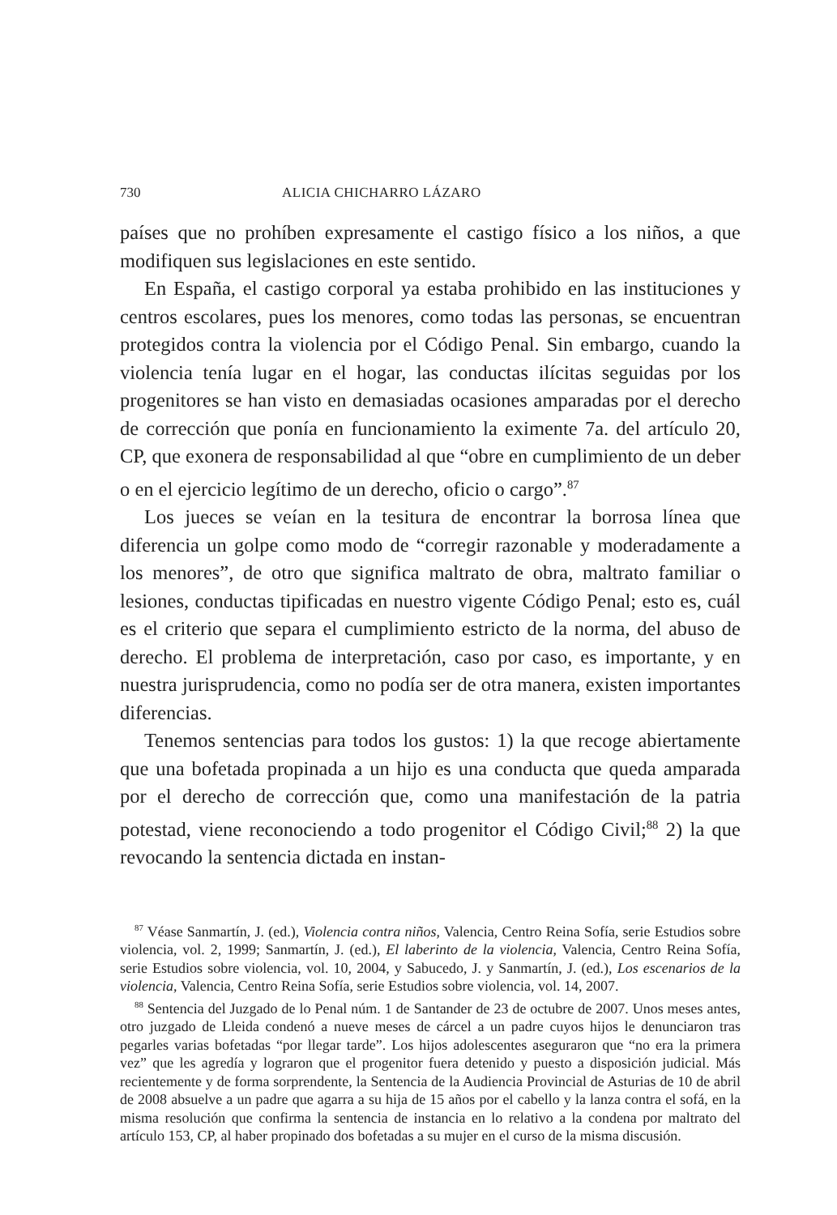730 ALICIA CHICHARRO LÁZARO
países que no prohíben expresamente el castigo físico a los niños, a que modifiquen sus legislaciones en este sentido.
En España, el castigo corporal ya estaba prohibido en las instituciones y centros escolares, pues los menores, como todas las personas, se encuentran protegidos contra la violencia por el Código Penal. Sin embargo, cuando la violencia tenía lugar en el hogar, las conductas ilícitas seguidas por los progenitores se han visto en demasiadas ocasiones amparadas por el derecho de corrección que ponía en funcionamiento la eximente 7a. del artículo 20, CP, que exonera de responsabilidad al que “obre en cumplimiento de un deber o en el ejercicio legítimo de un derecho, oficio o cargo”.<sup>87</sup>
Los jueces se veían en la tesitura de encontrar la borrosa línea que diferencia un golpe como modo de “corregir razonable y moderadamente a los menores”, de otro que significa maltrato de obra, maltrato familiar o lesiones, conductas tipificadas en nuestro vigente Código Penal; esto es, cuál es el criterio que separa el cumplimiento estricto de la norma, del abuso de derecho. El problema de interpretación, caso por caso, es importante, y en nuestra jurisprudencia, como no podía ser de otra manera, existen importantes diferencias.
Tenemos sentencias para todos los gustos: 1) la que recoge abiertamente que una bofetada propinada a un hijo es una conducta que queda amparada por el derecho de corrección que, como una manifestación de la patria potestad, viene reconociendo a todo progenitor el Código Civil;<sup>88</sup> 2) la que revocando la sentencia dictada en instan-
<sup>87</sup> Véase Sanmartín, J. (ed.), Violencia contra niños, Valencia, Centro Reina Sofía, serie Estudios sobre violencia, vol. 2, 1999; Sanmartín, J. (ed.), El laberinto de la violencia, Valencia, Centro Reina Sofía, serie Estudios sobre violencia, vol. 10, 2004, y Sabucedo, J. y Sanmartín, J. (ed.), Los escenarios de la violencia, Valencia, Centro Reina Sofía, serie Estudios sobre violencia, vol. 14, 2007.
<sup>88</sup> Sentencia del Juzgado de lo Penal núm. 1 de Santander de 23 de octubre de 2007. Unos meses antes, otro juzgado de Lleida condenó a nueve meses de cárcel a un padre cuyos hijos le denunciaron tras pegarles varias bofetadas “por llegar tarde”. Los hijos adolescentes aseguraron que “no era la primera vez” que les agredía y lograron que el progenitor fuera detenido y puesto a disposición judicial. Más recientemente y de forma sorprendente, la Sentencia de la Audiencia Provincial de Asturias de 10 de abril de 2008 absuelve a un padre que agarra a su hija de 15 años por el cabello y la lanza contra el sofá, en la misma resolución que confirma la sentencia de instancia en lo relativo a la condena por maltrato del artículo 153, CP, al haber propinado dos bofetadas a su mujer en el curso de la misma discusión.